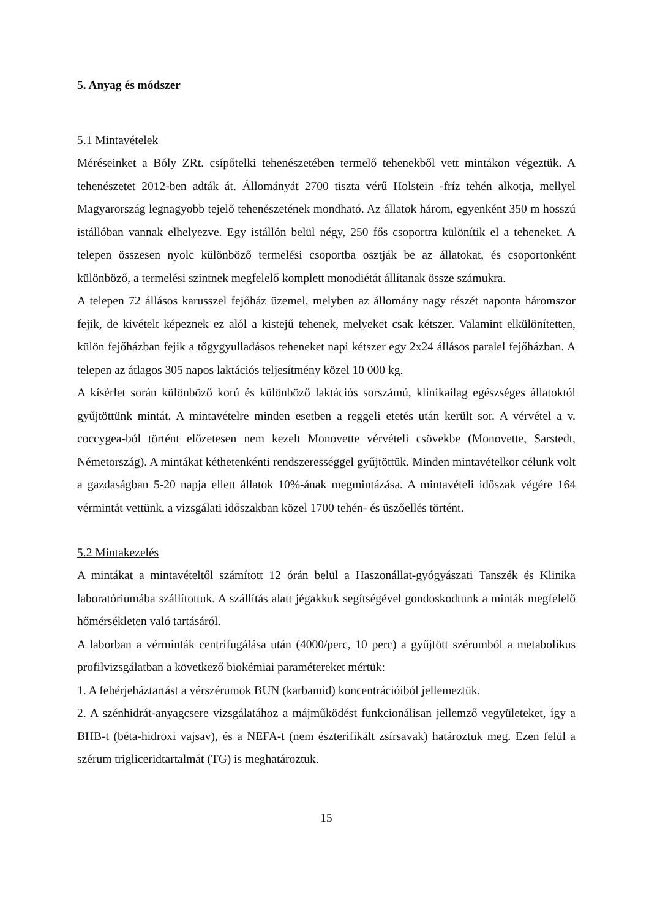5. Anyag és módszer
5.1 Mintavételek
Méréseinket a Bóly ZRt. csípőtelki tehenészetében termelő tehenekből vett mintákon végeztük. A tehenészetet 2012-ben adták át. Állományát 2700 tiszta vérű Holstein -fríz tehén alkotja, mellyel Magyarország legnagyobb tejelő tehenészetének mondható. Az állatok három, egyenként 350 m hosszú istállóban vannak elhelyezve. Egy istállón belül négy, 250 fős csoportra különítik el a teheneket. A telepen összesen nyolc különböző termelési csoportba osztják be az állatokat, és csoportonként különböző, a termelési szintnek megfelelő komplett monodiétát állítanak össze számukra.
A telepen 72 állásos karusszel fejőház üzemel, melyben az állomány nagy részét naponta háromszor fejik, de kivételt képeznek ez alól a kistejű tehenek, melyeket csak kétszer. Valamint elkülönítetten, külön fejőházban fejik a tőgygyulladásos teheneket napi kétszer egy 2x24 állásos paralel fejőházban. A telepen az átlagos 305 napos laktációs teljesítmény közel 10 000 kg.
A kísérlet során különböző korú és különböző laktációs sorszámú, klinikailag egészséges állatoktól gyűjtöttünk mintát. A mintavételre minden esetben a reggeli etetés után került sor. A vérvétel a v. coccygea-ból történt előzetesen nem kezelt Monovette vérvételi csövekbe (Monovette, Sarstedt, Németország). A mintákat kéthetenkénti rendszerességgel gyűjtöttük. Minden mintavételkor célunk volt a gazdaságban 5-20 napja ellett állatok 10%-ának megmintázása. A mintavételi időszak végére 164 vérmintát vettünk, a vizsgálati időszakban közel 1700 tehén- és üszőellés történt.
5.2 Mintakezelés
A mintákat a mintavételtől számított 12 órán belül a Haszonállat-gyógyászati Tanszék és Klinika laboratóriumába szállítottuk. A szállítás alatt jégakkuk segítségével gondoskodtunk a minták megfelelő hőmérsékleten való tartásáról.
A laborban a vérminták centrifugálása után (4000/perc, 10 perc) a gyűjtött szérumból a metabolikus profilvizsgálatban a következő biokémiai paramétereket mértük:
1. A fehérjeháztartást a vérszérumok BUN (karbamid) koncentrációiból jellemeztük.
2. A szénhidrát-anyagcsere vizsgálatához a májműködést funkcionálisan jellemző vegyületeket, így a BHB-t (béta-hidroxi vajsav), és a NEFA-t (nem észterifikált zsírsavak) határoztuk meg. Ezen felül a szérum trigliceridtartalmát (TG) is meghatároztuk.
15